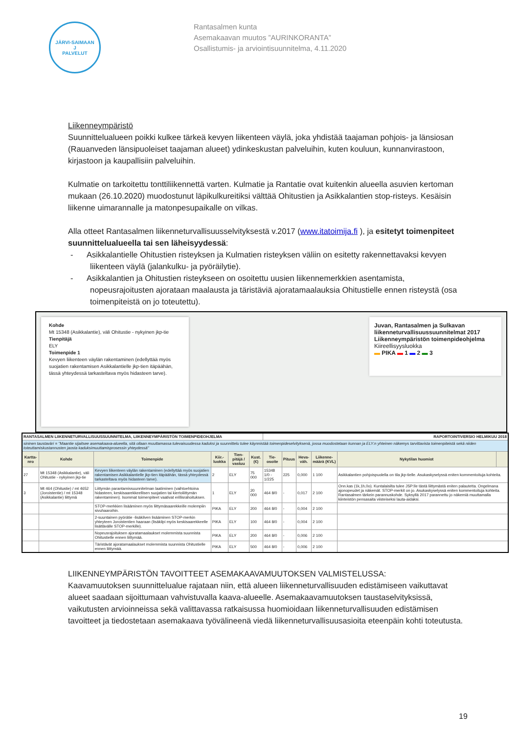JÄRVI-SAIMAAN
J
PALVELUT
Rantasalmen kunta
Asemakaavan muutos ”AURINKORANTA”
Osallistumis- ja arviointisuunnitelma, 4.11.2020
Liikenneympäristö
Suunnittelualueen poikki kulkee tärkeä kevyen liikenteen väylä, joka yhdistää taajaman pohjois- ja länsiosan (Rauanveden länsipuoleiset taajaman alueet) ydinkeskustan palveluihin, kuten kouluun, kunnanvirastoon, kirjastoon ja kaupallisiin palveluihin.
Kulmatie on tarkoitettu tonttiliikennettä varten. Kulmatie ja Rantatie ovat kuitenkin alueella asuvien kertoman mukaan (26.10.2020) muodostunut läpikulkureitiksi välttää Ohitustien ja Asikkalantien stop-risteys. Kesäisin liikenne uimarannalle ja matonpesupaikalle on vilkas.
Alla otteet Rantasalmen liikenneturvallisuusselvityksestä v.2017 (www.itatoimija.fi ), ja esitetyt toimenpiteet suunnittelualueella tai sen läheisyydessä:
- Asikkalantielle Ohitustien risteyksen ja Kulmatien risteyksen väliin on esitetty rakennettavaksi kevyen liikenteen väylä (jalankulku- ja pyöräilytie).
- Asikkalantien ja Ohitustien risteykseen on osoitettu uusien liikennemerkkien asentamista, nopeusrajoitusten ajorataan maalausta ja täristäviä ajoratamaalauksia Ohitustielle ennen risteystä (osa toimenpiteistä on jo toteutettu).
Kohde
Mt 15348 (Asikkalantie), väli Ohitustie - nykyinen jkp-tie
Tienpitäjä
ELY
Toimenpide 1
Kevyen liikenteen väylän rakentaminen (edellyttää myös suojatien rakentamisen Asikkalantielle jkp-tien itäpäähän, tässä yhteydessä tarkasteltava myös hidasteen tarve).
Juvan, Rantasalmen ja Sulkavan liikenneturvallisuussuunnitelmat 2017 Liikenneympäristön toimenpideohjelma
Kiireellisyysluokka
▬ PIKA ▬ 1 ▬ 2 ▬ 3
| RANTASALMEN LIIKENNETURVALLISUUSSUUNNITELMA, LIIKENNEYMPÄRISTÖN TOIMENPIDEOHJELMA | | | | | | RAPORTOINTIVERSIO HELMIKUU 2018 | | | | | |
| sininen taustaväri = "Maantie sijaitsee asemakaava-alueella, sitä ollaan muuttamassa tulevaisuudessa kaduksi ja suunnittelu tulee käynnistää toimenpideselvityksenä, jossa muodostetaan kunnan ja ELY:n yhteinen näkemys tarvittavista toimenpiteistä sekä niiden toteuttamiskustannusten jaosta kaduksimuuttamisprosessin yhteydessä" | | | | | | | | | | | |
| Kartta-nro | Kohde | Toimenpide | Kiir.-luokka | Tien-pitäjä / vastuu | Kust. (€) | Tie-osoite | Pituus | Heva-väh. | Liikenne-määrä (KVL) | Nykytilan huomiot | |
| 27 | Mt 15348 (Asikkalantie), väli Ohitustie - nykyinen jkp-tie | Kevyen liikenteen väylän rakentaminen (edellyttää myös suojatien rakentamisen Asikkalantielle jkp-tien itäpäähän, tässä yhteydessä tarkasteltava myös hidasteen tarve). | 2 | ELY | 75 000 | 15348 1/0 - 1/225 | 225 | 0,000 | 1 100 | Asikkalantien pohjoispuolella on tila jkp-tielle. Asukaskyselyssä eniten kommentoituja kohteita. | |
| 3 | Mt 464 (Ohitustie) / mt 4652 (Joroistentie) / mt 15348 (Asikkalantie) liittymä | Liittymän parantamissuunnitelman laatiminen (vaihtoehtoina hidasteen, keskisaarekkeellisen suojatien tai kiertoliittymän rakentaminen). Isommat toimenpiteet vaativat erillisrahoituksen. | 1 | ELY | 20 000 | 464 8/0 | - | 0,017 | 2 100 | Onn.kas (1k,1h,0o). Kuntalaisilta tulee JSP:lle tästä liittymästä eniten palautetta. Ongelmana ajonopeudet ja näkemät. STOP-merkit on jo. Asukaskyselyssä eniten kommentoituja kohteita. Rantasalmen tärkein parannuskohde. Syksyllä 2017 parannettu jo näkemiä muuttamalla kiinteistön pensasaita viisteiseksi lauta-aidaksi. | |
| | | STOP-merkkien lisääminen myös liittymäsaarekkeille molempiin sivuhaaroihin. | PIKA | ELY | 200 | 464 8/0 | - | 0,004 | 2 100 | | |
| | | 2-suuntainen pyörätie -lisäkilven lisääminen STOP-merkin yhteyteen Joroistentien haaraan (lisäkilpi myös keskisaarekkeelle lisättävälle STOP-merkille). | PIKA | ELY | 100 | 464 8/0 | - | 0,004 | 2 100 | | |
| | | Nopeusrajoituksen ajoratamaalaukset molemmista suunnista Ohitustielle ennen liittymää. | PIKA | ELY | 200 | 464 8/0 | - | 0,006 | 2 100 | | |
| | | Täristävät ajoratamaalaukset molemmista suunnista Ohitustielle ennen liittymää. | PIKA | ELY | 500 | 464 8/0 | - | 0,006 | 2 100 | | |
LIIKENNEYMPÄRISTÖN TAVOITTEET ASEMAKAAVAMUUTOKSEN VALMISTELUSSA:
Kaavamuutoksen suunnittelualue rajataan niin, että alueen liikenneturvallisuuden edistämiseen vaikuttavat alueet saadaan sijoittumaan vahvistuvalla kaava-alueelle. Asemakaavamuutoksen taustaselvityksissä, vaikutusten arvioinneissa sekä valittavassa ratkaisussa huomioidaan liikenneturvallisuuden edistämisen tavoitteet ja tiedostetaan asemakaava työvälineenä viedä liikenneturvallisuusasioita eteenpäin kohti toteutusta.
19